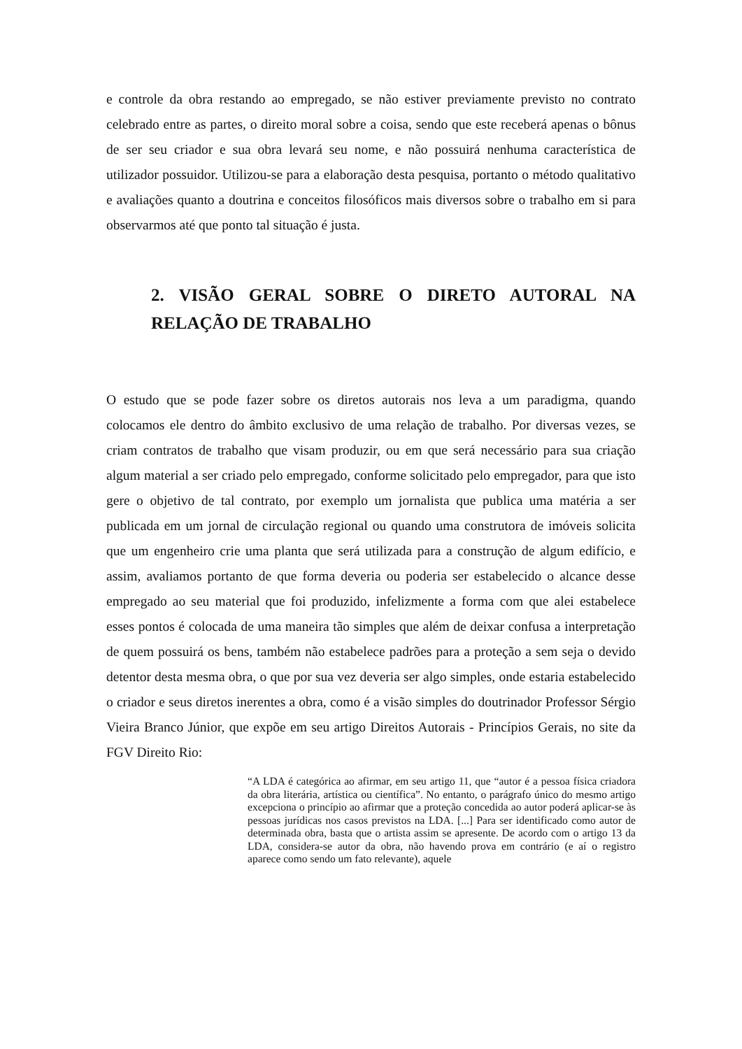e controle da obra restando ao empregado, se não estiver previamente previsto no contrato celebrado entre as partes, o direito moral sobre a coisa, sendo que este receberá apenas o bônus de ser seu criador e sua obra levará seu nome, e não possuirá nenhuma característica de utilizador possuidor. Utilizou-se para a elaboração desta pesquisa, portanto o método qualitativo e avaliações quanto a doutrina e conceitos filosóficos mais diversos sobre o trabalho em si para observarmos até que ponto tal situação é justa.
2. VISÃO GERAL SOBRE O DIRETO AUTORAL NA RELAÇÃO DE TRABALHO
O estudo que se pode fazer sobre os diretos autorais nos leva a um paradigma, quando colocamos ele dentro do âmbito exclusivo de uma relação de trabalho. Por diversas vezes, se criam contratos de trabalho que visam produzir, ou em que será necessário para sua criação algum material a ser criado pelo empregado, conforme solicitado pelo empregador, para que isto gere o objetivo de tal contrato, por exemplo um jornalista que publica uma matéria a ser publicada em um jornal de circulação regional ou quando uma construtora de imóveis solicita que um engenheiro crie uma planta que será utilizada para a construção de algum edifício, e assim, avaliamos portanto de que forma deveria ou poderia ser estabelecido o alcance desse empregado ao seu material que foi produzido, infelizmente a forma com que alei estabelece esses pontos é colocada de uma maneira tão simples que além de deixar confusa a interpretação de quem possuirá os bens, também não estabelece padrões para a proteção a sem seja o devido detentor desta mesma obra, o que por sua vez deveria ser algo simples, onde estaria estabelecido o criador e seus diretos inerentes a obra, como é a visão simples do doutrinador Professor Sérgio Vieira Branco Júnior, que expõe em seu artigo Direitos Autorais - Princípios Gerais, no site da FGV Direito Rio:
“A LDA é categórica ao afirmar, em seu artigo 11, que “autor é a pessoa física criadora da obra literária, artística ou científica”. No entanto, o parágrafo único do mesmo artigo excepciona o princípio ao afirmar que a proteção concedida ao autor poderá aplicar-se às pessoas jurídicas nos casos previstos na LDA. [...] Para ser identificado como autor de determinada obra, basta que o artista assim se apresente. De acordo com o artigo 13 da LDA, considera-se autor da obra, não havendo prova em contrário (e aí o registro aparece como sendo um fato relevante), aquele